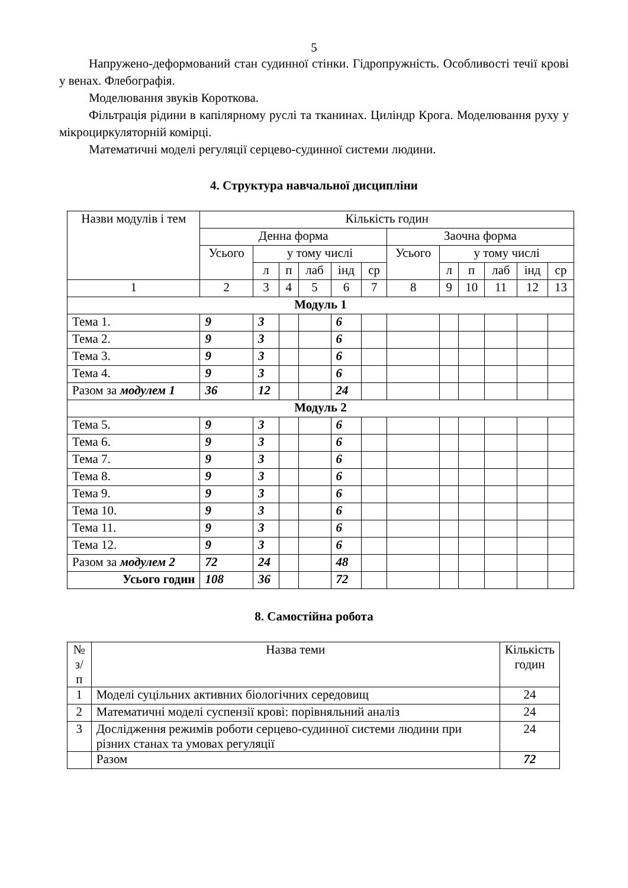5
Напружено-деформований стан судинної стінки. Гідропружність. Особливості течії крові у венах. Флебографія.
Моделювання звуків Короткова.
Фільтрація рідини в капілярному руслі та тканинах. Циліндр Крога. Моделювання руху у мікроциркуляторній комірці.
Математичні моделі регуляції серцево-судинної системи людини.
4. Структура навчальної дисципліни
| Назви модулів і тем | Кількість годин | | | | | | | | | | | |
| --- | --- | --- | --- | --- | --- | --- | --- | --- | --- | --- | --- | --- |
| | Денна форма | | | | | | Заочна форма | | | | | |
| | Усього | у тому числі | | | | | Усього | у тому числі | | | | |
| | | л | п | лаб | інд | ср | | л | п | лаб | інд | ср |
| 1 | 2 | 3 | 4 | 5 | 6 | 7 | 8 | 9 | 10 | 11 | 12 | 13 |
| Модуль 1 | | | | | | | | | | | | |
| Тема 1. | 9 | 3 | | | 6 | | | | | | | |
| Тема 2. | 9 | 3 | | | 6 | | | | | | | |
| Тема 3. | 9 | 3 | | | 6 | | | | | | | |
| Тема 4. | 9 | 3 | | | 6 | | | | | | | |
| Разом за модулем 1 | 36 | 12 | | | 24 | | | | | | | |
| Модуль 2 | | | | | | | | | | | | |
| Тема 5. | 9 | 3 | | | 6 | | | | | | | |
| Тема 6. | 9 | 3 | | | 6 | | | | | | | |
| Тема 7. | 9 | 3 | | | 6 | | | | | | | |
| Тема 8. | 9 | 3 | | | 6 | | | | | | | |
| Тема 9. | 9 | 3 | | | 6 | | | | | | | |
| Тема 10. | 9 | 3 | | | 6 | | | | | | | |
| Тема 11. | 9 | 3 | | | 6 | | | | | | | |
| Тема 12. | 9 | 3 | | | 6 | | | | | | | |
| Разом за модулем 2 | 72 | 24 | | | 48 | | | | | | | |
| Усього годин | 108 | 36 | | | 72 | | | | | | | |
8. Самостійна робота
| № з/п | Назва теми | Кількість годин |
| --- | --- | --- |
| 1 | Моделі суцільних активних біологічних середовищ | 24 |
| 2 | Математичні моделі суспензії крові: порівняльний аналіз | 24 |
| 3 | Дослідження режимів роботи серцево-судинної системи людини при різних станах та умовах регуляції | 24 |
| | Разом | 72 |